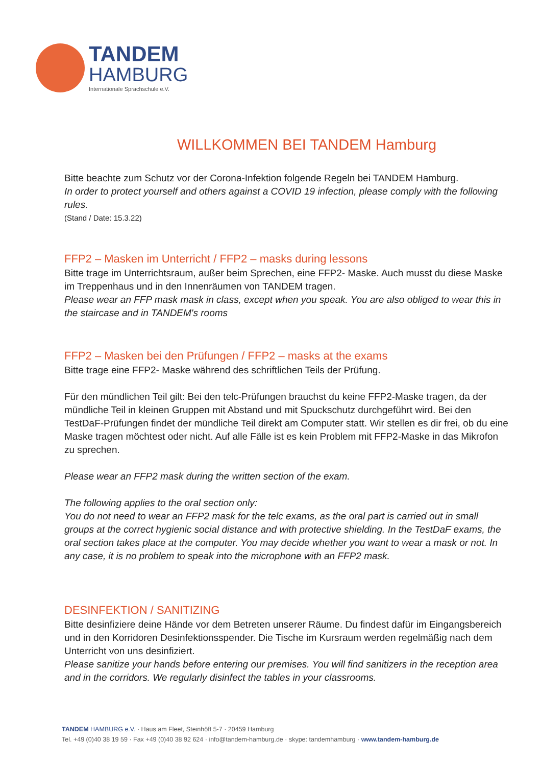TANDEM
HAMBURG
Internationale Sprachschule e.V.
WILLKOMMEN BEI TANDEM Hamburg
Bitte beachte zum Schutz vor der Corona-Infektion folgende Regeln bei TANDEM Hamburg.
In order to protect yourself and others against a COVID 19 infection, please comply with the following rules.
(Stand / Date: 15.3.22)
FFP2 – Masken im Unterricht / FFP2 – masks during lessons
Bitte trage im Unterrichtsraum, außer beim Sprechen, eine FFP2- Maske. Auch musst du diese Maske im Treppenhaus und in den Innenräumen von TANDEM tragen.
Please wear an FFP mask mask in class, except when you speak. You are also obliged to wear this in the staircase and in TANDEM's rooms
FFP2 – Masken bei den Prüfungen / FFP2 – masks at the exams
Bitte trage eine FFP2- Maske während des schriftlichen Teils der Prüfung.
Für den mündlichen Teil gilt: Bei den telc-Prüfungen brauchst du keine FFP2-Maske tragen, da der mündliche Teil in kleinen Gruppen mit Abstand und mit Spuckschutz durchgeführt wird. Bei den TestDaF-Prüfungen findet der mündliche Teil direkt am Computer statt. Wir stellen es dir frei, ob du eine Maske tragen möchtest oder nicht. Auf alle Fälle ist es kein Problem mit FFP2-Maske in das Mikrofon zu sprechen.
Please wear an FFP2 mask during the written section of the exam.
The following applies to the oral section only:
You do not need to wear an FFP2 mask for the telc exams, as the oral part is carried out in small groups at the correct hygienic social distance and with protective shielding. In the TestDaF exams, the oral section takes place at the computer. You may decide whether you want to wear a mask or not. In any case, it is no problem to speak into the microphone with an FFP2 mask.
DESINFEKTION / SANITIZING
Bitte desinfiziere deine Hände vor dem Betreten unserer Räume. Du findest dafür im Eingangsbereich und in den Korridoren Desinfektionsspender. Die Tische im Kursraum werden regelmäßig nach dem Unterricht von uns desinfiziert.
Please sanitize your hands before entering our premises. You will find sanitizers in the reception area and in the corridors. We regularly disinfect the tables in your classrooms.
TANDEM HAMBURG e.V. · Haus am Fleet, Steinhöft 5-7 · 20459 Hamburg
Tel. +49 (0)40 38 19 59 · Fax +49 (0)40 38 92 624 · info@tandem-hamburg.de · skype: tandemhamburg · www.tandem-hamburg.de